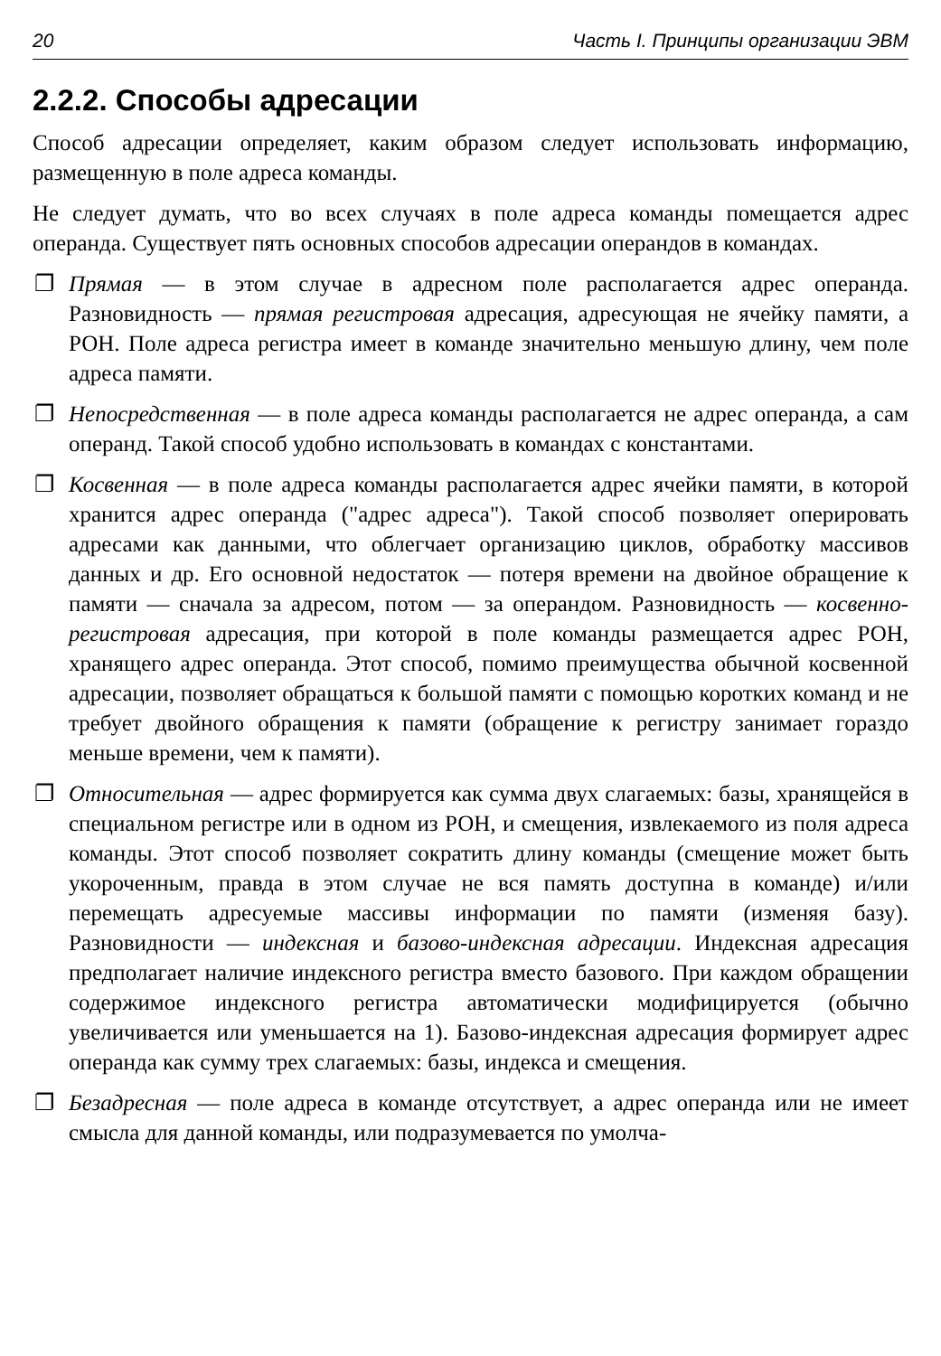20 Часть I. Принципы организации ЭВМ
2.2.2. Способы адресации
Способ адресации определяет, каким образом следует использовать информацию, размещенную в поле адреса команды.
Не следует думать, что во всех случаях в поле адреса команды помещается адрес операнда. Существует пять основных способов адресации операндов в командах.
❐ Прямая — в этом случае в адресном поле располагается адрес операнда. Разновидность — прямая регистровая адресация, адресующая не ячейку памяти, а РОН. Поле адреса регистра имеет в команде значительно меньшую длину, чем поле адреса памяти.
❐ Непосредственная — в поле адреса команды располагается не адрес операнда, а сам операнд. Такой способ удобно использовать в командах с константами.
❐ Косвенная — в поле адреса команды располагается адрес ячейки памяти, в которой хранится адрес операнда ("адрес адреса"). Такой способ позволяет оперировать адресами как данными, что облегчает организацию циклов, обработку массивов данных и др. Его основной недостаток — потеря времени на двойное обращение к памяти — сначала за адресом, потом — за операндом. Разновидность — косвенно-регистровая адресация, при которой в поле команды размещается адрес РОН, хранящего адрес операнда. Этот способ, помимо преимущества обычной косвенной адресации, позволяет обращаться к большой памяти с помощью коротких команд и не требует двойного обращения к памяти (обращение к регистру занимает гораздо меньше времени, чем к памяти).
❐ Относительная — адрес формируется как сумма двух слагаемых: базы, хранящейся в специальном регистре или в одном из РОН, и смещения, извлекаемого из поля адреса команды. Этот способ позволяет сократить длину команды (смещение может быть укороченным, правда в этом случае не вся память доступна в команде) и/или перемещать адресуемые массивы информации по памяти (изменяя базу). Разновидности — индексная и базово-индексная адресации. Индексная адресация предполагает наличие индексного регистра вместо базового. При каждом обращении содержимое индексного регистра автоматически модифицируется (обычно увеличивается или уменьшается на 1). Базово-индексная адресация формирует адрес операнда как сумму трех слагаемых: базы, индекса и смещения.
❐ Безадресная — поле адреса в команде отсутствует, а адрес операнда или не имеет смысла для данной команды, или подразумевается по умолча-